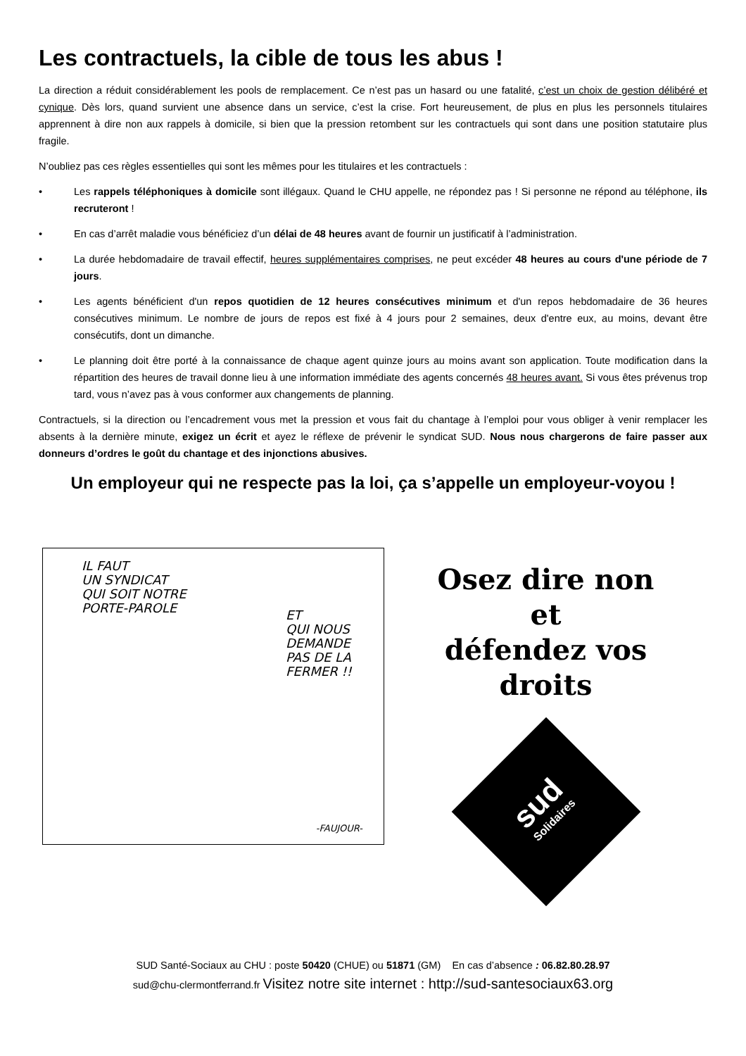Les contractuels, la cible de tous les abus !
La direction a réduit considérablement les pools de remplacement. Ce n’est pas un hasard ou une fatalité, c’est un choix de gestion délibéré et cynique. Dès lors, quand survient une absence dans un service, c’est la crise. Fort heureusement, de plus en plus les personnels titulaires apprennent à dire non aux rappels à domicile, si bien que la pression retombent sur les contractuels qui sont dans une position statutaire plus fragile.
N’oubliez pas ces règles essentielles qui sont les mêmes pour les titulaires et les contractuels :
• Les rappels téléphoniques à domicile sont illégaux. Quand le CHU appelle, ne répondez pas ! Si personne ne répond au téléphone, ils recruteront !
• En cas d’arrêt maladie vous bénéficiez d’un délai de 48 heures avant de fournir un justificatif à l’administration.
• La durée hebdomadaire de travail effectif, heures supplémentaires comprises, ne peut excéder 48 heures au cours d'une période de 7 jours.
• Les agents bénéficient d'un repos quotidien de 12 heures consécutives minimum et d'un repos hebdomadaire de 36 heures consécutives minimum. Le nombre de jours de repos est fixé à 4 jours pour 2 semaines, deux d'entre eux, au moins, devant être consécutifs, dont un dimanche.
• Le planning doit être porté à la connaissance de chaque agent quinze jours au moins avant son application. Toute modification dans la répartition des heures de travail donne lieu à une information immédiate des agents concernés 48 heures avant. Si vous êtes prévenus trop tard, vous n’avez pas à vous conformer aux changements de planning.
Contractuels, si la direction ou l’encadrement vous met la pression et vous fait du chantage à l’emploi pour vous obliger à venir remplacer les absents à la dernière minute, exigez un écrit et ayez le réflexe de prévenir le syndicat SUD. Nous nous chargerons de faire passer aux donneurs d’ordres le goût du chantage et des injonctions abusives.
Un employeur qui ne respecte pas la loi, ça s’appelle un employeur-voyou !
IL FAUT
UN SYNDICAT
QUI SOIT NOTRE
PORTE-PAROLE
ET
QUI NOUS
DEMANDE
PAS DE LA
FERMER !!
-FAUJOUR-
Osez dire non
et
défendez vos
droits
sud
Solidaires
SUD Santé-Sociaux au CHU : poste 50420 (CHUE) ou 51871 (GM) En cas d’absence : 06.82.80.28.97
sud@chu-clermontferrand.fr Visitez notre site internet : http://sud-santesociaux63.org